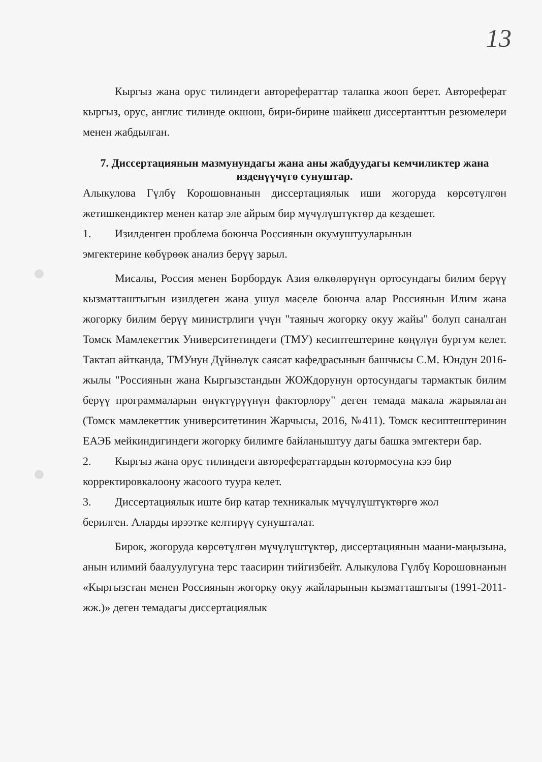13
Кыргыз жана орус тилиндеги авторефераттар талапка жооп берет. Автореферат кыргыз, орус, англис тилинде окшош, бири-бирине шайкеш диссертанттын резюмелери менен жабдылган.
7. Диссертациянын мазмунундагы жана аны жабдуудагы кемчиликтер жана изденүүчүгө сунуштар.
Алыкулова Гүлбү Корошовнанын диссертациялык иши жогоруда көрсөтүлгөн жетишкендиктер менен катар эле айрым бир мүчүлүштүктөр да кездешет.
1. Изилденген проблема боюнча Россиянын окумуштууларынын
эмгектерине көбүрөөк анализ берүү зарыл.
Мисалы, Россия менен Борбордук Азия өлкөлөрүнүн ортосундагы билим берүү кызматташтыгын изилдеген жана ушул маселе боюнча алар Россиянын Илим жана жогорку билим берүү министрлиги үчүн "таяныч жогорку окуу жайы" болуп саналган Томск Мамлекеттик Университетиндеги (ТМУ) кесиптештерине көңүлүн бургум келет. Тактап айтканда, ТМУнун Дүйнөлүк саясат кафедрасынын башчысы С.М. Юндун 2016-жылы "Россиянын жана Кыргызстандын ЖОЖдорунун ортосундагы тармактык билим берүү программаларын өнүктүрүүнүн факторлору" деген темада макала жарыялаган (Томск мамлекеттик университетинин Жарчысы, 2016, №411). Томск кесиптештеринин ЕАЭБ мейкиндигиндеги жогорку билимге байланыштуу дагы башка эмгектери бар.
2. Кыргыз жана орус тилиндеги авторефераттардын котормосуна кээ бир
корректировкалоону жасоого туура келет.
3. Диссертациялык иште бир катар техникалык мүчүлүштүктөргө жол
берилген. Аларды ирээтке келтирүү сунушталат.
Бирок, жогоруда көрсөтүлгөн мүчүлүштүктөр, диссертациянын маани-маңызына, анын илимий баалуулугуна терс таасирин тийгизбейт. Алыкулова Гүлбү Корошовнанын «Кыргызстан менен Россиянын жогорку окуу жайларынын кызматташтыгы (1991-2011-жж.)» деген темадагы диссертациялык